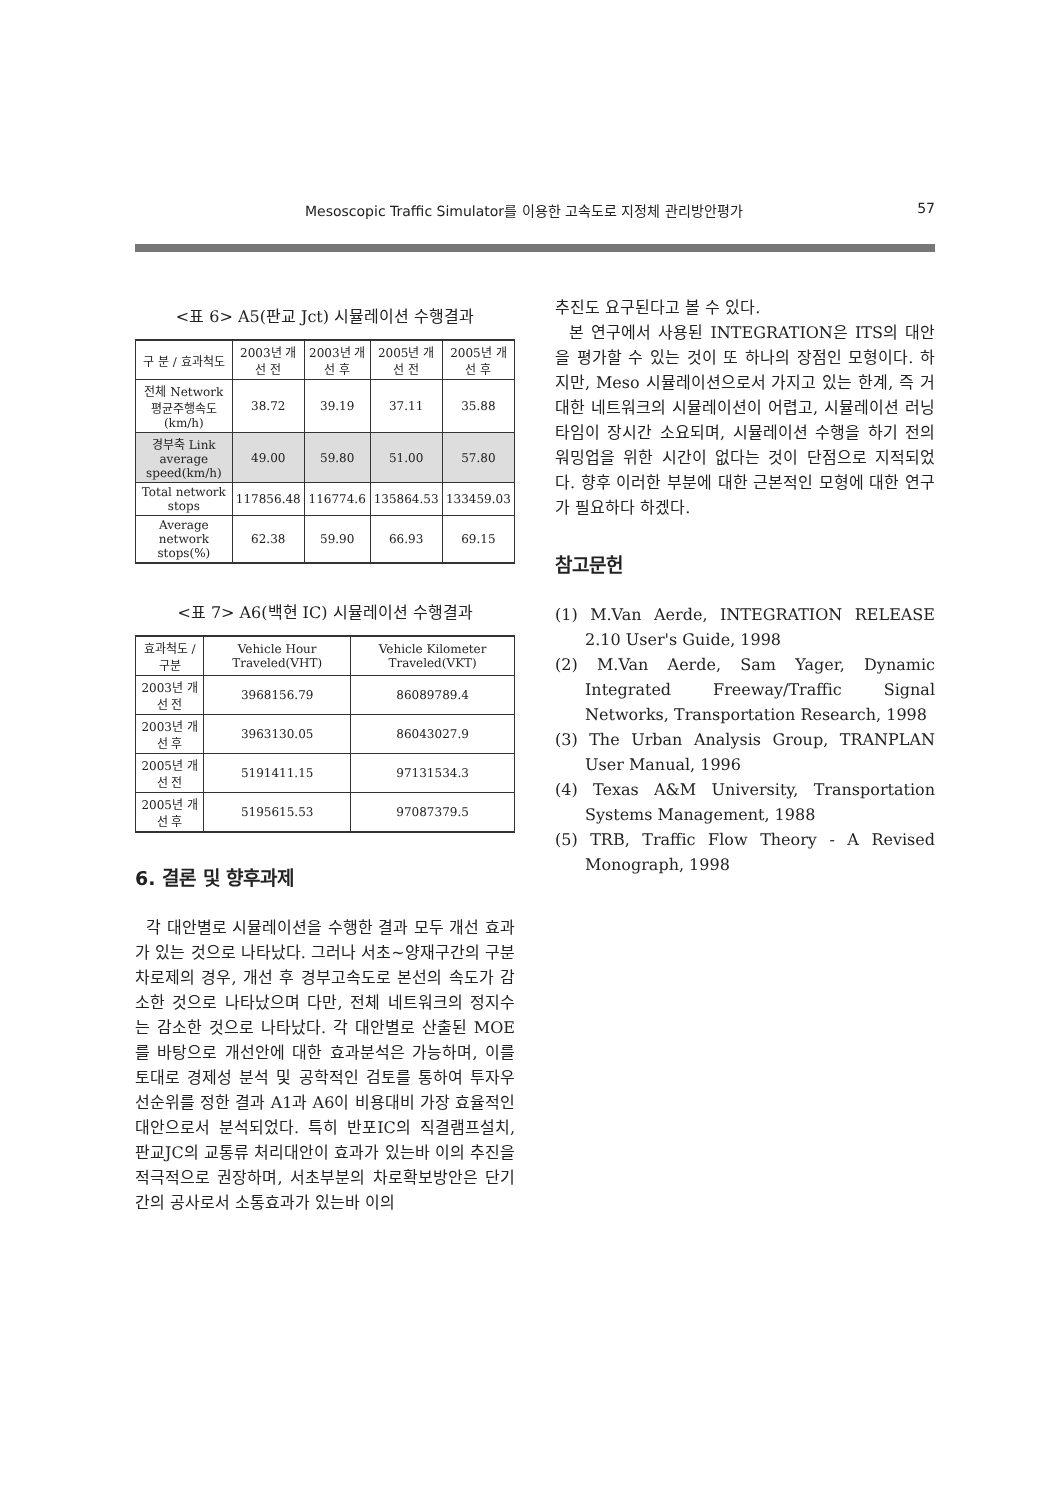Mesoscopic Traffic Simulator를 이용한 고속도로 지정체 관리방안평가 57
<표 6> A5(판교 Jct) 시뮬레이션 수행결과
| 구 분 / 효과척도 | 2003년 개선 전 | 2003년 개선 후 | 2005년 개선 전 | 2005년 개선 후 |
| --- | --- | --- | --- | --- |
| 전체 Network 평균주행속도 (km/h) | 38.72 | 39.19 | 37.11 | 35.88 |
| 경부축 Link average speed(km/h) | 49.00 | 59.80 | 51.00 | 57.80 |
| Total network stops | 117856.48 | 116774.6 | 135864.53 | 133459.03 |
| Average network stops(%) | 62.38 | 59.90 | 66.93 | 69.15 |
<표 7> A6(백현 IC) 시뮬레이션 수행결과
| 효과척도 / 구분 | Vehicle Hour Traveled(VHT) | Vehicle Kilometer Traveled(VKT) |
| --- | --- | --- |
| 2003년 개선 전 | 3968156.79 | 86089789.4 |
| 2003년 개선 후 | 3963130.05 | 86043027.9 |
| 2005년 개선 전 | 5191411.15 | 97131534.3 |
| 2005년 개선 후 | 5195615.53 | 97087379.5 |
6. 결론 및 향후과제
각 대안별로 시뮬레이션을 수행한 결과 모두 개선 효과가 있는 것으로 나타났다. 그러나 서초~양재구간의 구분차로제의 경우, 개선 후 경부고속도로 본선의 속도가 감소한 것으로 나타났으며 다만, 전체 네트워크의 정지수는 감소한 것으로 나타났다. 각 대안별로 산출된 MOE를 바탕으로 개선안에 대한 효과분석은 가능하며, 이를 토대로 경제성 분석 및 공학적인 검토를 통하여 투자우선순위를 정한 결과 A1과 A6이 비용대비 가장 효율적인 대안으로서 분석되었다. 특히 반포IC의 직결램프설치, 판교JC의 교통류 처리대안이 효과가 있는바 이의 추진을 적극적으로 권장하며, 서초부분의 차로확보방안은 단기간의 공사로서 소통효과가 있는바 이의
추진도 요구된다고 볼 수 있다.
본 연구에서 사용된 INTEGRATION은 ITS의 대안을 평가할 수 있는 것이 또 하나의 장점인 모형이다. 하지만, Meso 시뮬레이션으로서 가지고 있는 한계, 즉 거대한 네트워크의 시뮬레이션이 어렵고, 시뮬레이션 러닝 타임이 장시간 소요되며, 시뮬레이션 수행을 하기 전의 워밍업을 위한 시간이 없다는 것이 단점으로 지적되었다. 향후 이러한 부분에 대한 근본적인 모형에 대한 연구가 필요하다 하겠다.
참고문헌
(1) M.Van Aerde, INTEGRATION RELEASE 2.10 User's Guide, 1998
(2) M.Van Aerde, Sam Yager, Dynamic Integrated Freeway/Traffic Signal Networks, Transportation Research, 1998
(3) The Urban Analysis Group, TRANPLAN User Manual, 1996
(4) Texas A&M University, Transportation Systems Management, 1988
(5) TRB, Traffic Flow Theory - A Revised Monograph, 1998